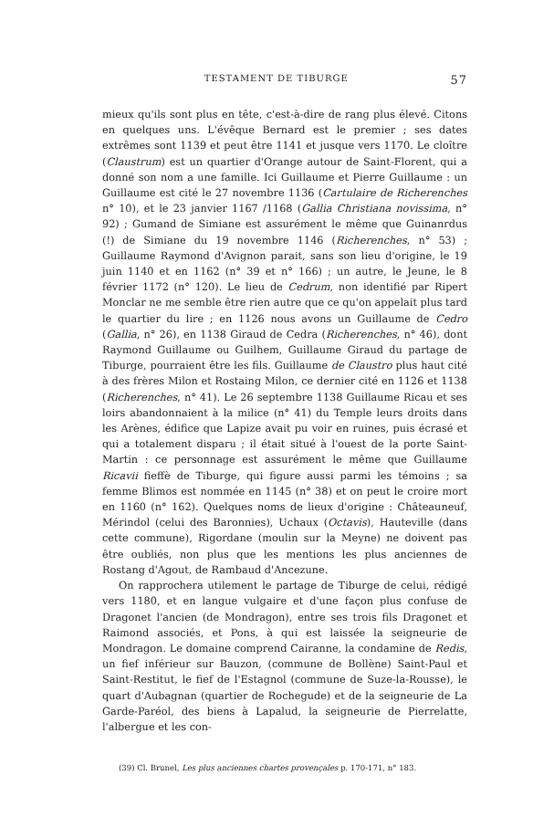TESTAMENT DE TIBURGE 57
mieux qu'ils sont plus en tête, c'est-à-dire de rang plus élevé. Citons en quelques uns. L'évêque Bernard est le premier ; ses dates extrêmes sont 1139 et peut être 1141 et jusque vers 1170. Le cloître (Claustrum) est un quartier d'Orange autour de Saint-Florent, qui a donné son nom a une famille. Ici Guillaume et Pierre Guillaume : un Guillaume est cité le 27 novembre 1136 (Cartulaire de Richerenches n° 10), et le 23 janvier 1167 /1168 (Gallia Christiana novissima, n° 92) ; Gumand de Simiane est assurément le même que Guinanrdus (!) de Simiane du 19 novembre 1146 (Richerenches, n° 53) ; Guillaume Raymond d'Avignon parait, sans son lieu d'origine, le 19 juin 1140 et en 1162 (n° 39 et n° 166) ; un autre, le Jeune, le 8 février 1172 (n° 120). Le lieu de Cedrum, non identifié par Ripert Monclar ne me semble être rien autre que ce qu'on appelait plus tard le quartier du lire ; en 1126 nous avons un Guillaume de Cedro (Gallia, n° 26), en 1138 Giraud de Cedra (Richerenches, n° 46), dont Raymond Guillaume ou Guilhem, Guillaume Giraud du partage de Tiburge, pourraient être les fils. Guillaume de Claustro plus haut cité à des frères Milon et Rostaing Milon, ce dernier cité en 1126 et 1138 (Richerenches, n° 41). Le 26 septembre 1138 Guillaume Ricau et ses loirs abandonnaient à la milice (n° 41) du Temple leurs droits dans les Arènes, édifice que Lapize avait pu voir en ruines, puis écrasé et qui a totalement disparu ; il était situé à l'ouest de la porte Saint-Martin : ce personnage est assurément le même que Guillaume Ricavii fieffè de Tiburge, qui figure aussi parmi les témoins ; sa femme Blimos est nommée en 1145 (n° 38) et on peut le croire mort en 1160 (n° 162). Quelques noms de lieux d'origine : Châteauneuf, Mérindol (celui des Baronnies), Uchaux (Octavis), Hauteville (dans cette commune), Rigordane (moulin sur la Meyne) ne doivent pas être oubliés, non plus que les mentions les plus anciennes de Rostang d'Agout, de Rambaud d'Ancezune.
On rapprochera utilement le partage de Tiburge de celui, rédigé vers 1180, et en langue vulgaire et d'une façon plus confuse de Dragonet l'ancien (de Mondragon), entre ses trois fils Dragonet et Raimond associés, et Pons, à qui est laissée la seigneurie de Mondragon. Le domaine comprend Cairanne, la condamine de Redis, un fief inférieur sur Bauzon, (commune de Bollène) Saint-Paul et Saint-Restitut, le fief de l'Estagnol (commune de Suze-la-Rousse), le quart d'Aubagnan (quartier de Rochegude) et de la seigneurie de La Garde-Paréol, des biens à Lapalud, la seigneurie de Pierrelatte, l'albergue et les con-
(39) Cl. Brunel, Les plus anciennes chartes provençales p. 170-171, n° 183.